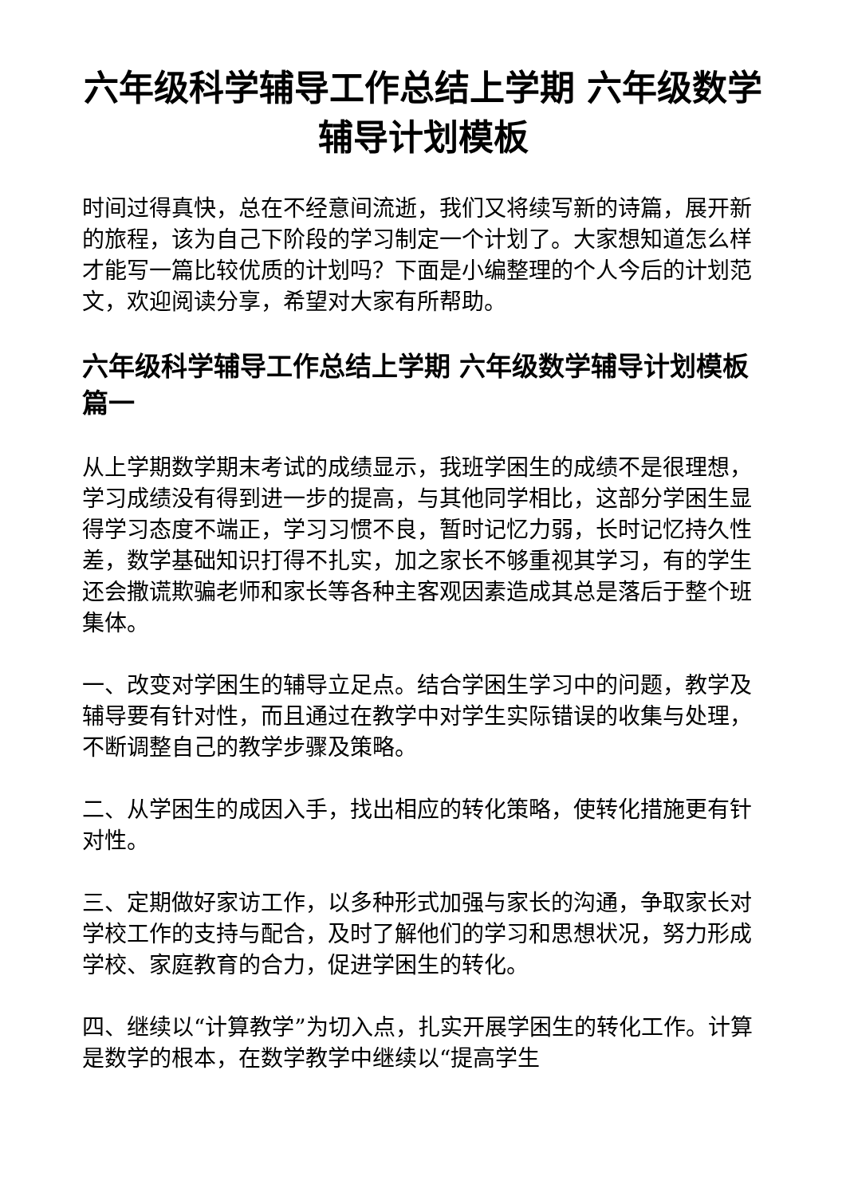六年级科学辅导工作总结上学期 六年级数学辅导计划模板
时间过得真快，总在不经意间流逝，我们又将续写新的诗篇，展开新的旅程，该为自己下阶段的学习制定一个计划了。大家想知道怎么样才能写一篇比较优质的计划吗？下面是小编整理的个人今后的计划范文，欢迎阅读分享，希望对大家有所帮助。
六年级科学辅导工作总结上学期 六年级数学辅导计划模板篇一
从上学期数学期末考试的成绩显示，我班学困生的成绩不是很理想，学习成绩没有得到进一步的提高，与其他同学相比，这部分学困生显得学习态度不端正，学习习惯不良，暂时记忆力弱，长时记忆持久性差，数学基础知识打得不扎实，加之家长不够重视其学习，有的学生还会撒谎欺骗老师和家长等各种主客观因素造成其总是落后于整个班集体。
一、改变对学困生的辅导立足点。结合学困生学习中的问题，教学及辅导要有针对性，而且通过在教学中对学生实际错误的收集与处理，不断调整自己的教学步骤及策略。
二、从学困生的成因入手，找出相应的转化策略，使转化措施更有针对性。
三、定期做好家访工作，以多种形式加强与家长的沟通，争取家长对学校工作的支持与配合，及时了解他们的学习和思想状况，努力形成学校、家庭教育的合力，促进学困生的转化。
四、继续以“计算教学”为切入点，扎实开展学困生的转化工作。计算是数学的根本，在数学教学中继续以“提高学生